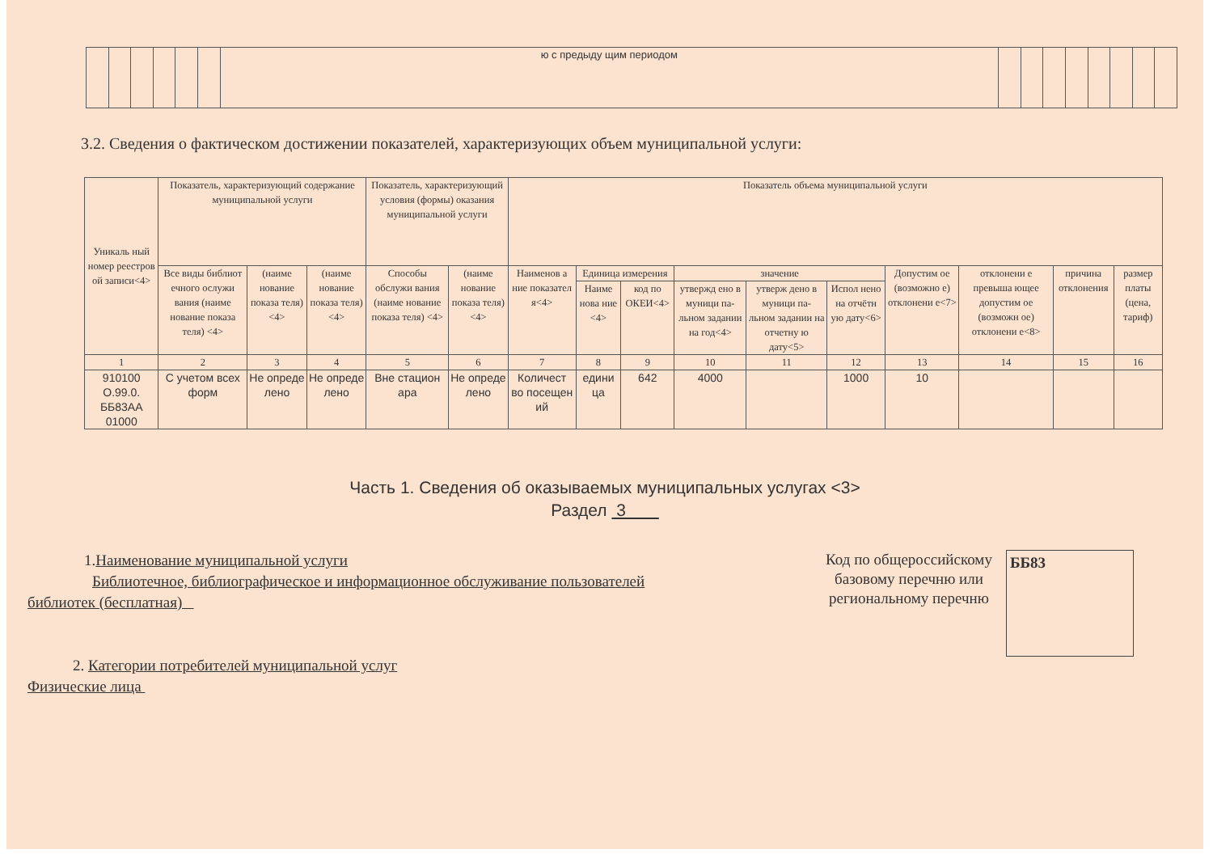| | | | | | | ю с предыду щим периодом | | | | | | | | |
3.2. Сведения о фактическом достижении показателей, характеризующих объем муниципальной услуги:
| Уникаль ный номер реестров ой записи<4> | Показатель, характеризующий содержание муниципальной услуги | | | Показатель, характеризующий условия (формы) оказания муниципальной услуги | | Показатель объема муниципальной услуги | | | | | | | | | |
| --- | --- | --- | --- | --- | --- | --- | --- | --- | --- | --- | --- | --- | --- | --- | --- |
| | Все виды библиот ечного ослужи вания (наиме нование показа теля) <4> | (наиме нование показа теля) <4> | (наиме нование показа теля) <4> | Способы обслужи вания (наиме нование показа теля) <4> | (наиме нование показа теля) <4> | Наименов а ние показател я<4> | Единица измерения | | значение | | | Допустим ое (возможно е) отклонени е<7> | отклонени е превыша ющее допустим ое (возможн ое) отклонени е<8> | причина отклонения | размер платы (цена, тариф) |
| | | | | | | | Наиме нова ние <4> | код по ОКЕИ<4> | утвержд ено в муници па- льном задании на год<4> | утверж дено в муници па- льном задании на отчетну ю дату<5> | Испол нено на отчётн ую дату<6> | | | | |
| 1 | 2 | 3 | 4 | 5 | 6 | 7 | 8 | 9 | 10 | 11 | 12 | 13 | 14 | 15 | 16 |
| 910100 О.99.0. ББ83АА 01000 | С учетом всех форм | Не опреде лено | Не опреде лено | Вне стацион ара | Не опреде лено | Количест во посещен ий | едини ца | 642 | 4000 | | 1000 | 10 | | | |
Часть 1. Сведения об оказываемых муниципальных услугах <3>
Раздел 3
1.Наименование муниципальной услуги
Библиотечное, библиографическое и информационное обслуживание пользователей
библиотек (бесплатная)
2. Категории потребителей муниципальной услуг
Физические лица
Код по общероссийскому базовому перечню или региональному перечню
ББ83